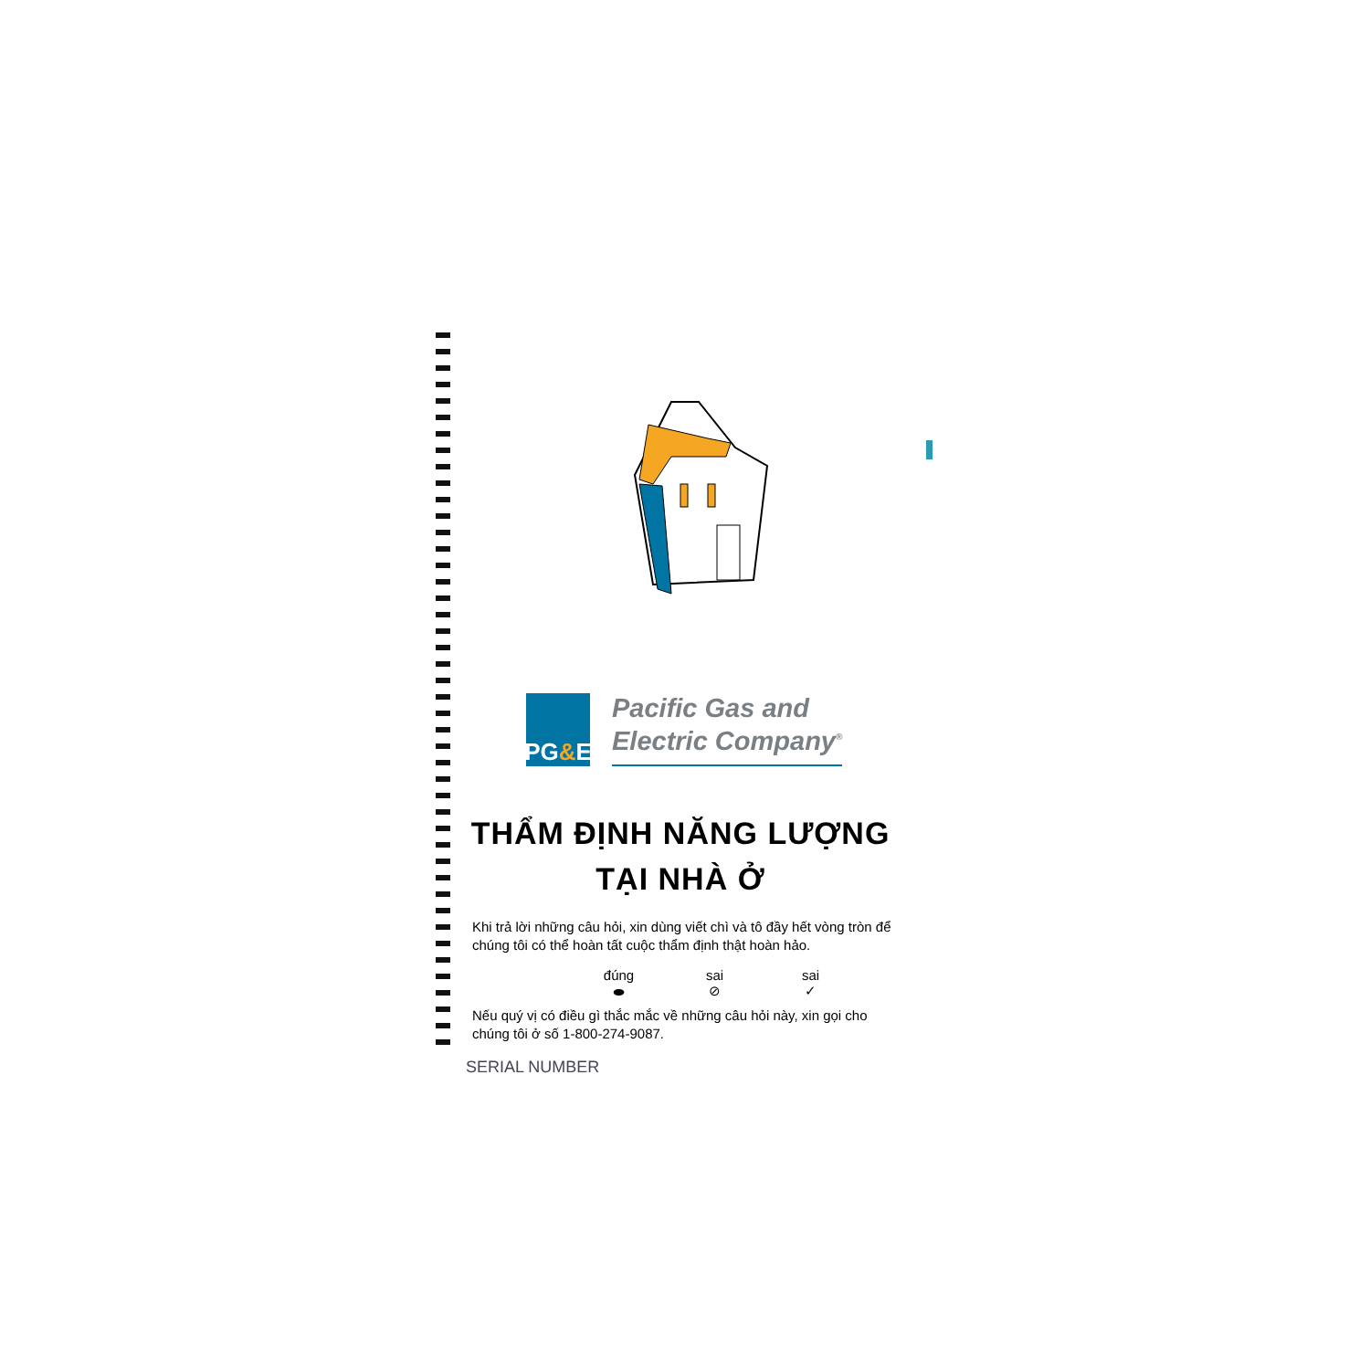PG & E
Pacific Gas and
Electric Company<sup>®</sup>
THẨM ĐỊNH NĂNG LƯỢNG
TẠI NHÀ Ở
Khi trả lời những câu hỏi, xin dùng viết chì và tô đầy hết vòng tròn để chúng tôi có thể hoàn tất cuộc thẩm định thật hoàn hảo.
đúng
⬬
sai
⊘
sai
✓
Nếu quý vị có điều gì thắc mắc về những câu hỏi này, xin gọi cho chúng tôi ở số 1-800-274-9087.
SERIAL NUMBER